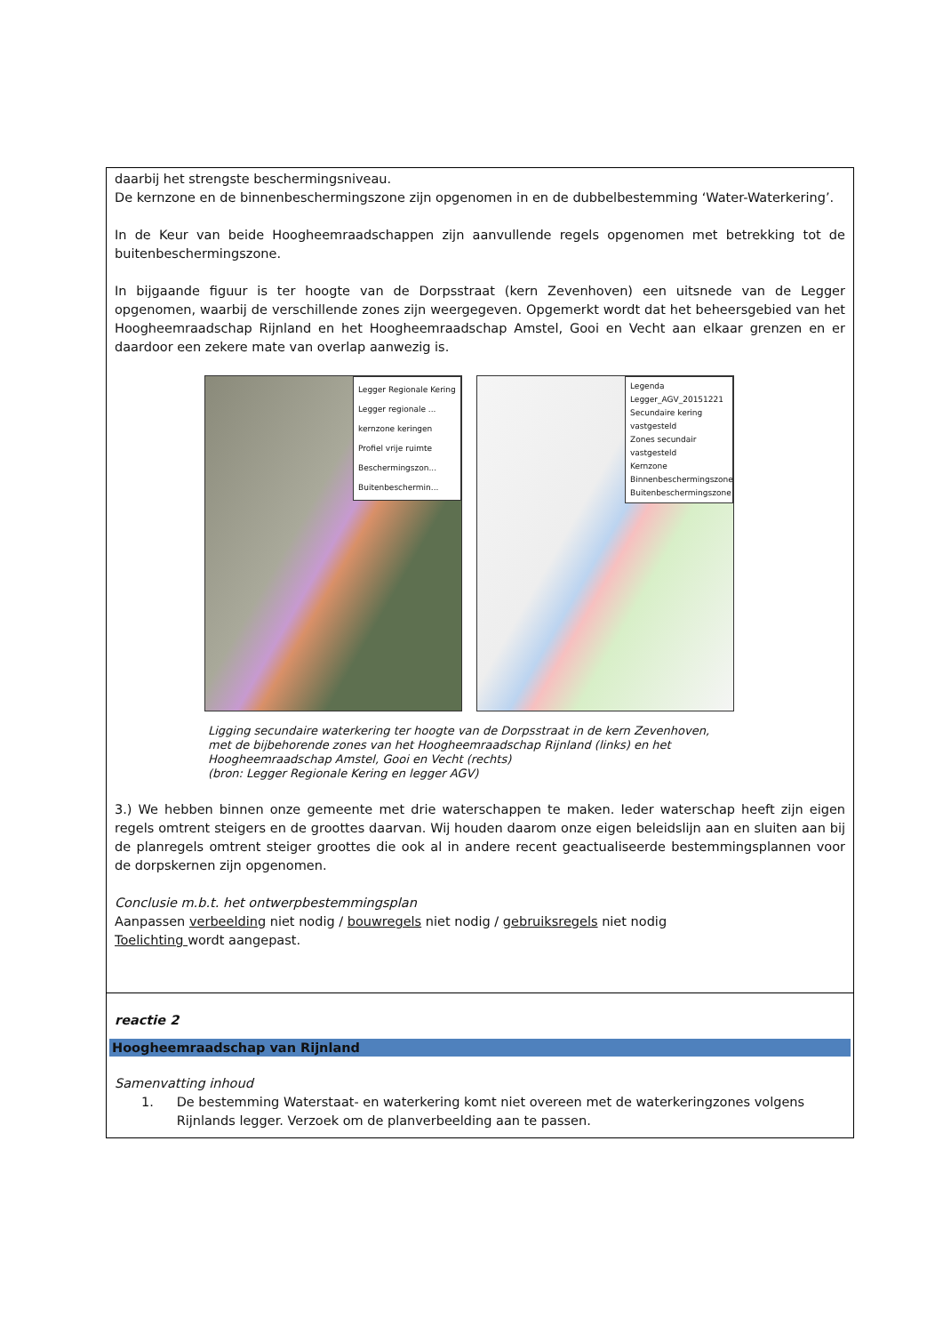| daarbij het strengste beschermingsniveau. De kernzone en de binnenbeschermingszone zijn opgenomen in en de dubbelbestemming ‘Water-Waterkering’. In de Keur van beide Hoogheemraadschappen zijn aanvullende regels opgenomen met betrekking tot de buitenbeschermingszone. In bijgaande figuur is ter hoogte van de Dorpsstraat (kern Zevenhoven) een uitsnede van de Legger opgenomen, waarbij de verschillende zones zijn weergegeven. Opgemerkt wordt dat het beheersgebied van het Hoogheemraadschap Rijnland en het Hoogheemraadschap Amstel, Gooi en Vecht aan elkaar grenzen en er daardoor een zekere mate van overlap aanwezig is. Legger Regionale Kering Legger regionale ... kernzone keringen Profiel vrije ruimte Beschermingszon... Buitenbeschermin... Legenda Legger_AGV_20151221 Secundaire kering vastgesteld Zones secundair vastgesteld Kernzone Binnenbeschermingszone Buitenbeschermingszone Ligging secundaire waterkering ter hoogte van de Dorpsstraat in de kern Zevenhoven, met de bijbehorende zones van het Hoogheemraadschap Rijnland (links) en het Hoogheemraadschap Amstel, Gooi en Vecht (rechts) (bron: Legger Regionale Kering en legger AGV) 3.) We hebben binnen onze gemeente met drie waterschappen te maken. Ieder waterschap heeft zijn eigen regels omtrent steigers en de groottes daarvan. Wij houden daarom onze eigen beleidslijn aan en sluiten aan bij de planregels omtrent steiger groottes die ook al in andere recent geactualiseerde bestemmingsplannen voor de dorpskernen zijn opgenomen. Conclusie m.b.t. het ontwerpbestemmingsplan Aanpassen verbeelding niet nodig / bouwregels niet nodig / gebruiksregels niet nodig Toelichting wordt aangepast. |
| reactie 2 Hoogheemraadschap van Rijnland Samenvatting inhoud 1. De bestemming Waterstaat- en waterkering komt niet overeen met de waterkeringzones volgens Rijnlands legger. Verzoek om de planverbeelding aan te passen. |